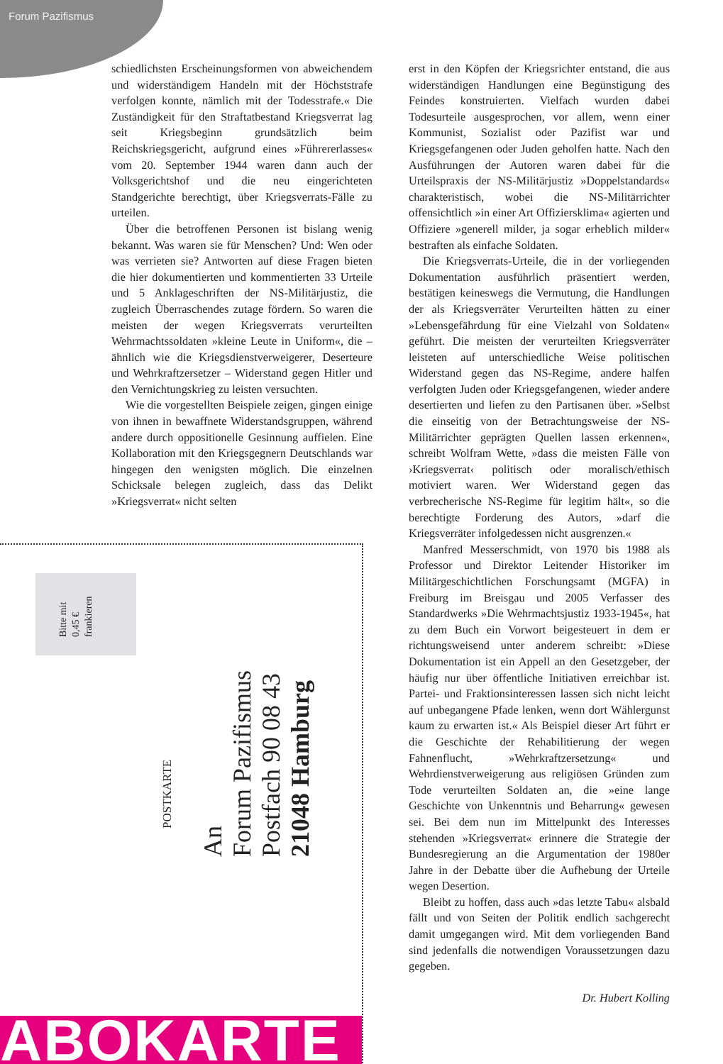Forum Pazifismus
schiedlichsten Erscheinungsformen von abweichendem und widerständigem Handeln mit der Höchststrafe verfolgen konnte, nämlich mit der Todesstrafe.« Die Zuständigkeit für den Straftatbestand Kriegsverrat lag seit Kriegsbeginn grundsätzlich beim Reichskriegsgericht, aufgrund eines »Führererlasses« vom 20. September 1944 waren dann auch der Volksgerichtshof und die neu eingerichteten Standgerichte berechtigt, über Kriegsverrats-Fälle zu urteilen.
Über die betroffenen Personen ist bislang wenig bekannt. Was waren sie für Menschen? Und: Wen oder was verrieten sie? Antworten auf diese Fragen bieten die hier dokumentierten und kommentierten 33 Urteile und 5 Anklageschriften der NS-Militärjustiz, die zugleich Überraschendes zutage fördern. So waren die meisten der wegen Kriegsverrats verurteilten Wehrmachtssoldaten »kleine Leute in Uniform«, die – ähnlich wie die Kriegsdienstverweigerer, Deserteure und Wehrkraftzersetzer – Widerstand gegen Hitler und den Vernichtungskrieg zu leisten versuchten.
Wie die vorgestellten Beispiele zeigen, gingen einige von ihnen in bewaffnete Widerstandsgruppen, während andere durch oppositionelle Gesinnung auffielen. Eine Kollaboration mit den Kriegsgegnern Deutschlands war hingegen den wenigsten möglich. Die einzelnen Schicksale belegen zugleich, dass das Delikt »Kriegsverrat« nicht selten
erst in den Köpfen der Kriegsrichter entstand, die aus widerständigen Handlungen eine Begünstigung des Feindes konstruierten. Vielfach wurden dabei Todesurteile ausgesprochen, vor allem, wenn einer Kommunist, Sozialist oder Pazifist war und Kriegsgefangenen oder Juden geholfen hatte. Nach den Ausführungen der Autoren waren dabei für die Urteilspraxis der NS-Militärjustiz »Doppelstandards« charakteristisch, wobei die NS-Militärrichter offensichtlich »in einer Art Offiziersklima« agierten und Offiziere »generell milder, ja sogar erheblich milder« bestraften als einfache Soldaten.
Die Kriegsverrats-Urteile, die in der vorliegenden Dokumentation ausführlich präsentiert werden, bestätigen keineswegs die Vermutung, die Handlungen der als Kriegsverräter Verurteilten hätten zu einer »Lebensgefährdung für eine Vielzahl von Soldaten« geführt. Die meisten der verurteilten Kriegsverräter leisteten auf unterschiedliche Weise politischen Widerstand gegen das NS-Regime, andere halfen verfolgten Juden oder Kriegsgefangenen, wieder andere desertierten und liefen zu den Partisanen über. »Selbst die einseitig von der Betrachtungsweise der NS-Militärrichter geprägten Quellen lassen erkennen«, schreibt Wolfram Wette, »dass die meisten Fälle von ›Kriegsverrat‹ politisch oder moralisch/ethisch motiviert waren. Wer Widerstand gegen das verbrecherische NS-Regime für legitim hält«, so die berechtigte Forderung des Autors, »darf die Kriegsverräter infolgedessen nicht ausgrenzen.«
Manfred Messerschmidt, von 1970 bis 1988 als Professor und Direktor Leitender Historiker im Militärgeschichtlichen Forschungsamt (MGFA) in Freiburg im Breisgau und 2005 Verfasser des Standardwerks »Die Wehrmachtsjustiz 1933-1945«, hat zu dem Buch ein Vorwort beigesteuert in dem er richtungsweisend unter anderem schreibt: »Diese Dokumentation ist ein Appell an den Gesetzgeber, der häufig nur über öffentliche Initiativen erreichbar ist. Partei- und Fraktionsinteressen lassen sich nicht leicht auf unbegangene Pfade lenken, wenn dort Wählergunst kaum zu erwarten ist.« Als Beispiel dieser Art führt er die Geschichte der Rehabilitierung der wegen Fahnenflucht, »Wehrkraftzersetzung« und Wehrdienstverweigerung aus religiösen Gründen zum Tode verurteilten Soldaten an, die »eine lange Geschichte von Unkenntnis und Beharrung« gewesen sei. Bei dem nun im Mittelpunkt des Interesses stehenden »Kriegsverrat« erinnere die Strategie der Bundesregierung an die Argumentation der 1980er Jahre in der Debatte über die Aufhebung der Urteile wegen Desertion.
Bleibt zu hoffen, dass auch »das letzte Tabu« alsbald fällt und von Seiten der Politik endlich sachgerecht damit umgegangen wird. Mit dem vorliegenden Band sind jedenfalls die notwendigen Voraussetzungen dazu gegeben.
Dr. Hubert Kolling
Bitte mit
0,45 €
frankieren
POSTKARTE
An
Forum Pazifismus
Postfach 90 08 43
21048 Hamburg
ABOKARTE